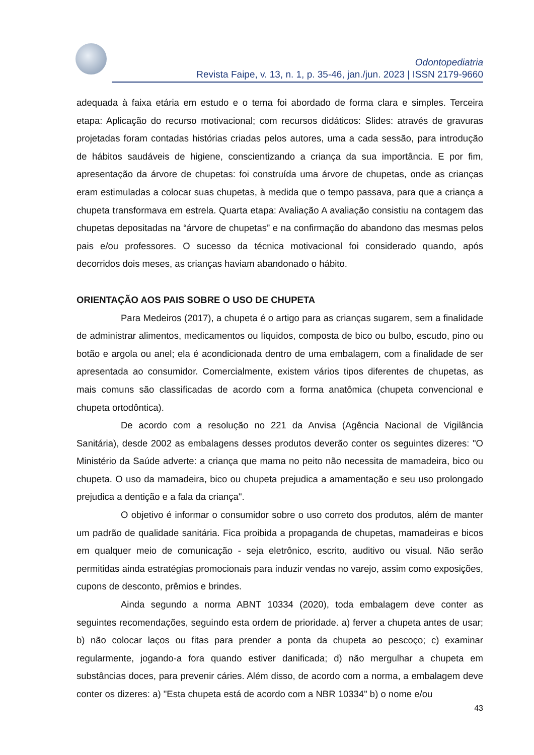Odontopediatria
Revista Faipe, v. 13, n. 1, p. 35-46, jan./jun. 2023 | ISSN 2179-9660
adequada à faixa etária em estudo e o tema foi abordado de forma clara e simples. Terceira etapa: Aplicação do recurso motivacional; com recursos didáticos: Slides: através de gravuras projetadas foram contadas histórias criadas pelos autores, uma a cada sessão, para introdução de hábitos saudáveis de higiene, conscientizando a criança da sua importância. E por fim, apresentação da árvore de chupetas: foi construída uma árvore de chupetas, onde as crianças eram estimuladas a colocar suas chupetas, à medida que o tempo passava, para que a criança a chupeta transformava em estrela. Quarta etapa: Avaliação A avaliação consistiu na contagem das chupetas depositadas na “árvore de chupetas” e na confirmação do abandono das mesmas pelos pais e/ou professores. O sucesso da técnica motivacional foi considerado quando, após decorridos dois meses, as crianças haviam abandonado o hábito.
ORIENTAÇÃO AOS PAIS SOBRE O USO DE CHUPETA
Para Medeiros (2017), a chupeta é o artigo para as crianças sugarem, sem a finalidade de administrar alimentos, medicamentos ou líquidos, composta de bico ou bulbo, escudo, pino ou botão e argola ou anel; ela é acondicionada dentro de uma embalagem, com a finalidade de ser apresentada ao consumidor. Comercialmente, existem vários tipos diferentes de chupetas, as mais comuns são classificadas de acordo com a forma anatômica (chupeta convencional e chupeta ortodôntica).
De acordo com a resolução no 221 da Anvisa (Agência Nacional de Vigilância Sanitária), desde 2002 as embalagens desses produtos deverão conter os seguintes dizeres: "O Ministério da Saúde adverte: a criança que mama no peito não necessita de mamadeira, bico ou chupeta. O uso da mamadeira, bico ou chupeta prejudica a amamentação e seu uso prolongado prejudica a dentição e a fala da criança".
O objetivo é informar o consumidor sobre o uso correto dos produtos, além de manter um padrão de qualidade sanitária. Fica proibida a propaganda de chupetas, mamadeiras e bicos em qualquer meio de comunicação - seja eletrônico, escrito, auditivo ou visual. Não serão permitidas ainda estratégias promocionais para induzir vendas no varejo, assim como exposições, cupons de desconto, prêmios e brindes.
Ainda segundo a norma ABNT 10334 (2020), toda embalagem deve conter as seguintes recomendações, seguindo esta ordem de prioridade. a) ferver a chupeta antes de usar; b) não colocar laços ou fitas para prender a ponta da chupeta ao pescoço; c) examinar regularmente, jogando-a fora quando estiver danificada; d) não mergulhar a chupeta em substâncias doces, para prevenir cáries. Além disso, de acordo com a norma, a embalagem deve conter os dizeres: a) "Esta chupeta está de acordo com a NBR 10334" b) o nome e/ou
43